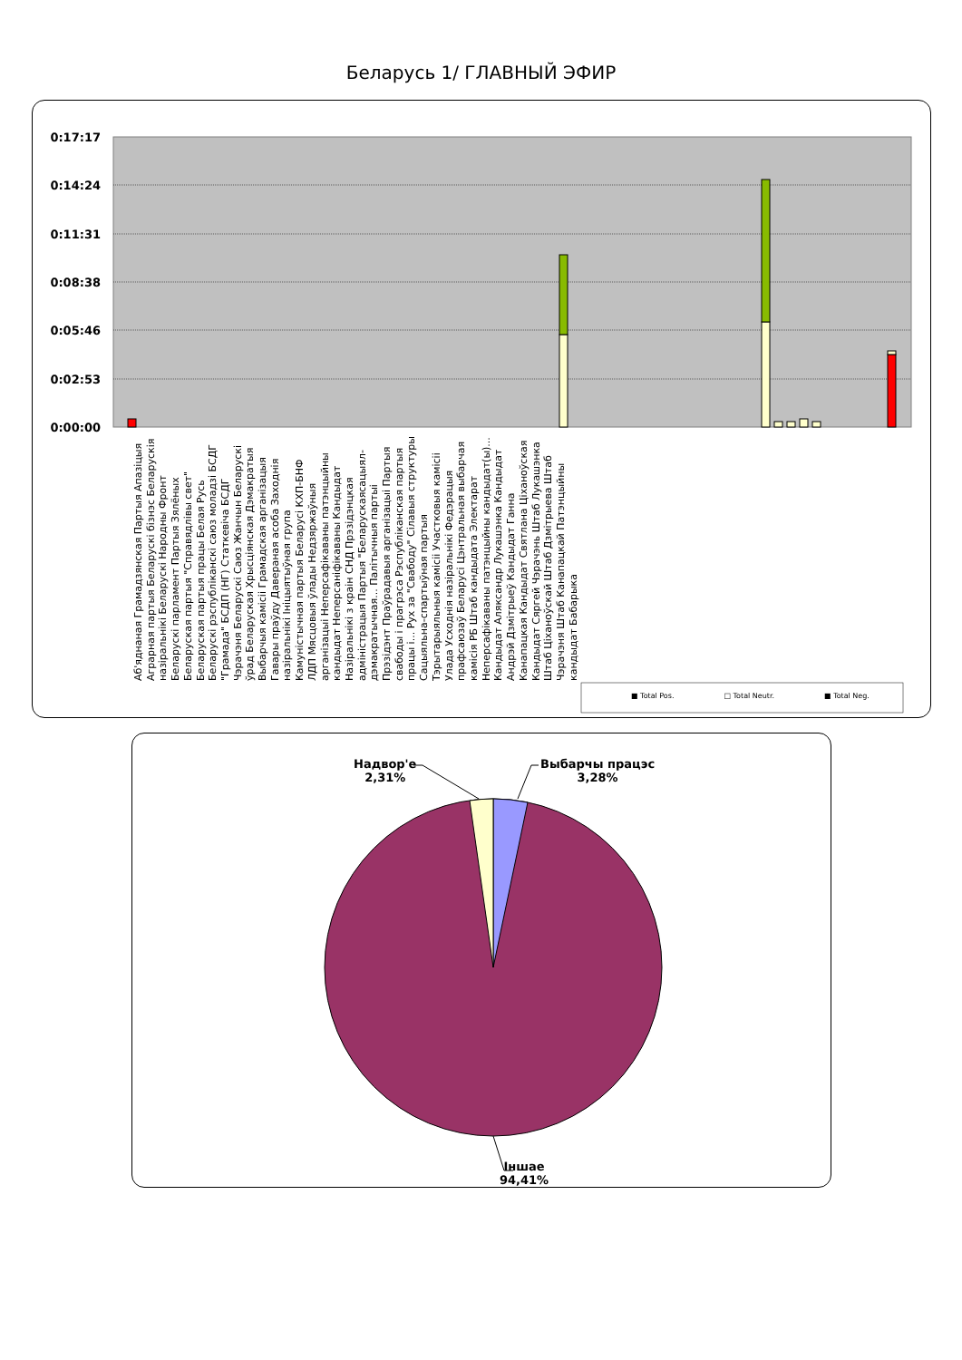Беларусь 1/ ГЛАВНЫЙ ЭФИР
0:17:17
0:14:24
0:11:31
0:08:38
0:05:46
0:02:53
0:00:00
Аб'яднаная Грамадзянская Партыя Апазіцыя Аграрная партыя Беларускі бізнэс Беларускія назіральнікі Беларускі Народны Фронт Беларускі парламент Партыя Зялёных Беларуская партыя "Справядлівы свет" Беларуская партыя працы Белая Русь Беларускі рэспубліканскі саюз моладзі БСДГ "Грамада" БСДП (НГ) Статкевіча БСДГ Чэрачэня Беларускі Саюз Жанчын Беларускі ўрад Беларуская Хрысціянская Дэмакратыя Выбарчыя камісіі Грамадская арганізацыя Гавары праўду Даверaная асоба Заходнія назіральнікі Ініцыятыўная група Камуністычная партыя Беларусі КХП-БНФ ЛДП Мясцовыя ўлады Недзяржаўныя арганізацыі Неперсафікаваны патэнцыйны кандыдат Неперсаніфікаваны Кандыдат Назіральнікі з краін СНД Прэзідэнцкая адміністрацыя Партыя "Беларускаясацыял-дэмакратычная... Палітычныя партыі Прэзідэнт Праўрадавыя арганізацыі Партыя свабоды і прагрэса Рэспубліканская партыя працы і... Рух за "Свабоду" Сілавыя структуры Сацыяльна-спартыўная партыя Тэрытарыяльныя камісіі Участковыя камісіі Улада Усходнія назіральнікі Федэрацыя прафсаюзаў Беларусі Цэнтральная выбарчая камісія РБ Штаб кандыдата Электарат Неперсафікаваны патэнцыйны кандыдат(ы)... Кандыдат Аляксандр Лукашэнка Кандыдат Андрэй Дзмітрыеў Кандыдат Ганна Канапацкая Кандыдат Святлана Ціханоўская Кандыдат Сяргей Чэрачэнь Штаб Лукашэнка Штаб Ціханоўскай Штаб Дзмітрыева Штаб Чэрачэня Штаб Канапацкай Патэнцыйны кандыдат Бабарыка
■ Total Pos. □ Total Neutr. ■ Total Neg.
Выбарчы працэс
3,28%
Надвор'е
2,31%
Іншае
94,41%